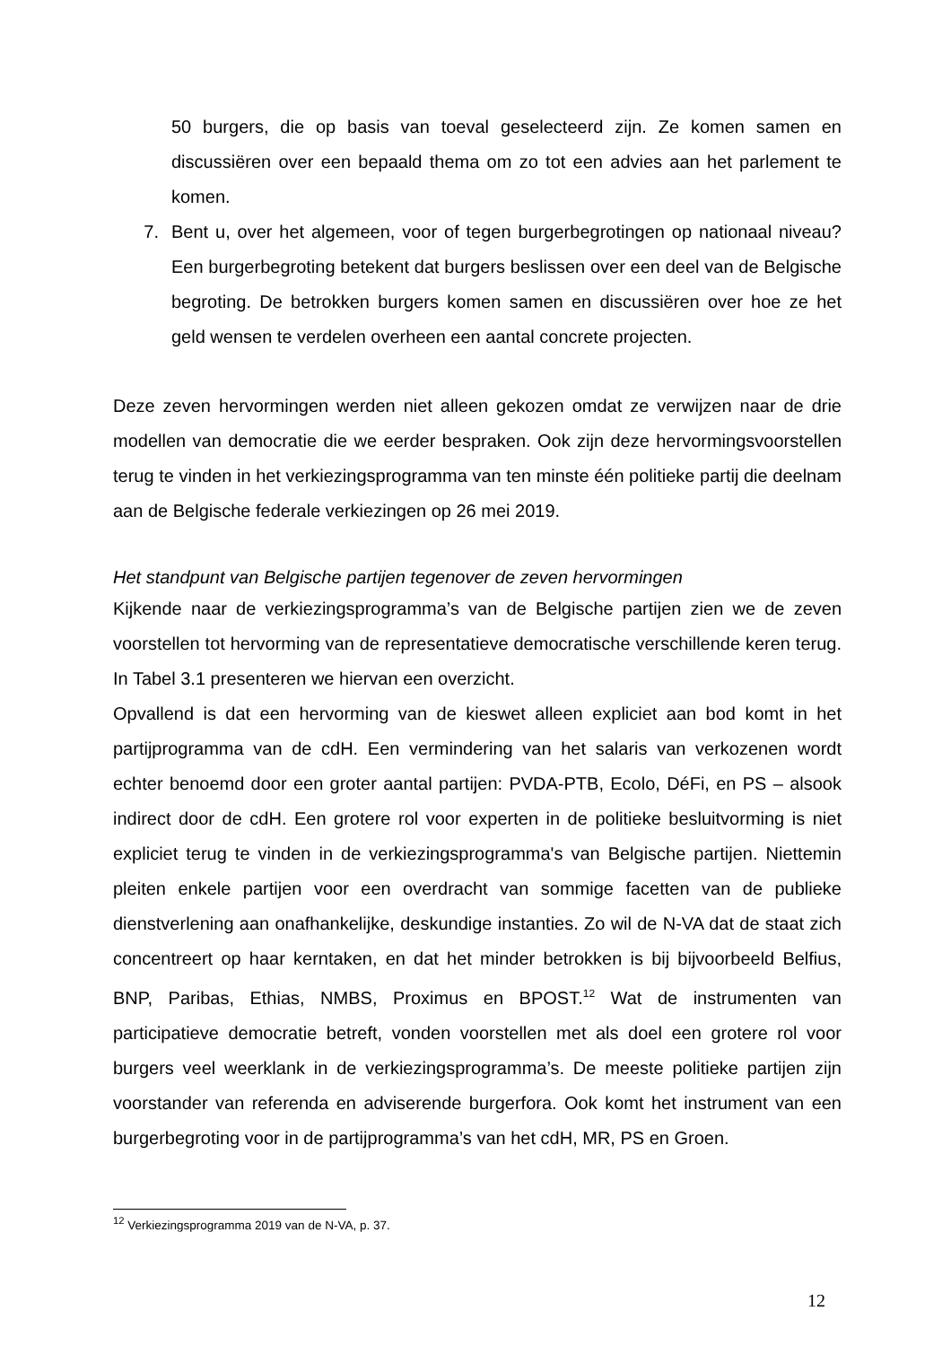50 burgers, die op basis van toeval geselecteerd zijn. Ze komen samen en discussiëren over een bepaald thema om zo tot een advies aan het parlement te komen.
7. Bent u, over het algemeen, voor of tegen burgerbegrotingen op nationaal niveau? Een burgerbegroting betekent dat burgers beslissen over een deel van de Belgische begroting. De betrokken burgers komen samen en discussiëren over hoe ze het geld wensen te verdelen overheen een aantal concrete projecten.
Deze zeven hervormingen werden niet alleen gekozen omdat ze verwijzen naar de drie modellen van democratie die we eerder bespraken. Ook zijn deze hervormingsvoorstellen terug te vinden in het verkiezingsprogramma van ten minste één politieke partij die deelnam aan de Belgische federale verkiezingen op 26 mei 2019.
Het standpunt van Belgische partijen tegenover de zeven hervormingen
Kijkende naar de verkiezingsprogramma’s van de Belgische partijen zien we de zeven voorstellen tot hervorming van de representatieve democratische verschillende keren terug. In Tabel 3.1 presenteren we hiervan een overzicht.
Opvallend is dat een hervorming van de kieswet alleen expliciet aan bod komt in het partijprogramma van de cdH. Een vermindering van het salaris van verkozenen wordt echter benoemd door een groter aantal partijen: PVDA-PTB, Ecolo, DéFi, en PS – alsook indirect door de cdH. Een grotere rol voor experten in de politieke besluitvorming is niet expliciet terug te vinden in de verkiezingsprogramma's van Belgische partijen. Niettemin pleiten enkele partijen voor een overdracht van sommige facetten van de publieke dienstverlening aan onafhankelijke, deskundige instanties. Zo wil de N-VA dat de staat zich concentreert op haar kerntaken, en dat het minder betrokken is bij bijvoorbeeld Belfius, BNP, Paribas, Ethias, NMBS, Proximus en BPOST.<sup>12</sup> Wat de instrumenten van participatieve democratie betreft, vonden voorstellen met als doel een grotere rol voor burgers veel weerklank in de verkiezingsprogramma’s. De meeste politieke partijen zijn voorstander van referenda en adviserende burgerfora. Ook komt het instrument van een burgerbegroting voor in de partijprogramma’s van het cdH, MR, PS en Groen.
<sup>12</sup> Verkiezingsprogramma 2019 van de N-VA, p. 37.
12